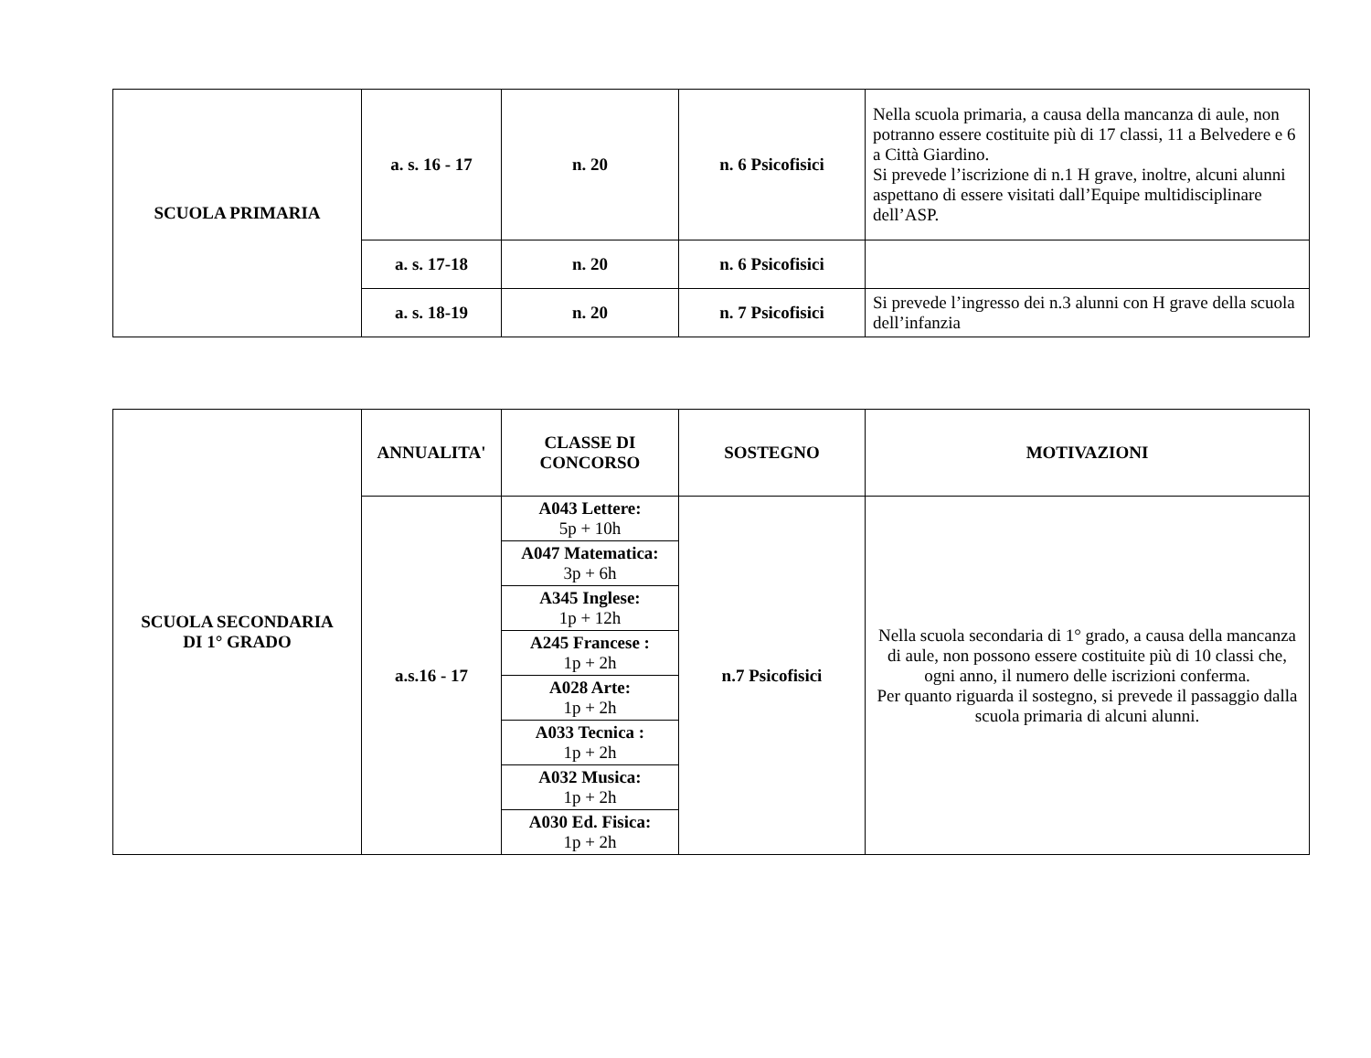| SCUOLA PRIMARIA | a. s. 16 - 17 | n. 20 | n. 6 Psicofisici | Nella scuola primaria, a causa della mancanza di aule, non potranno essere costituite più di 17 classi, 11 a Belvedere e 6 a Città Giardino. Si prevede l’iscrizione di n.1 H grave, inoltre, alcuni alunni aspettano di essere visitati dall’Equipe multidisciplinare dell’ASP. |
| | a. s. 17-18 | n. 20 | n. 6 Psicofisici | |
| | a. s. 18-19 | n. 20 | n. 7 Psicofisici | Si prevede l’ingresso dei n.3 alunni con H grave della scuola dell’infanzia |
| SCUOLA SECONDARIA DI 1° GRADO | ANNUALITA' | CLASSE DI CONCORSO | SOSTEGNO | MOTIVAZIONI |
| | a.s.16 - 17 | / A043 Lettere: 5p + 10h / / A047 Matematica: 3p + 6h / / A345 Inglese: 1p + 12h / / A245 Francese : 1p + 2h / / A028 Arte: 1p + 2h / / A033 Tecnica : 1p + 2h / / A032 Musica: 1p + 2h / / A030 Ed. Fisica: 1p + 2h / | n.7 Psicofisici | Nella scuola secondaria di 1° grado, a causa della mancanza di aule, non possono essere costituite più di 10 classi che, ogni anno, il numero delle iscrizioni conferma. Per quanto riguarda il sostegno, si prevede il passaggio dalla scuola primaria di alcuni alunni. |